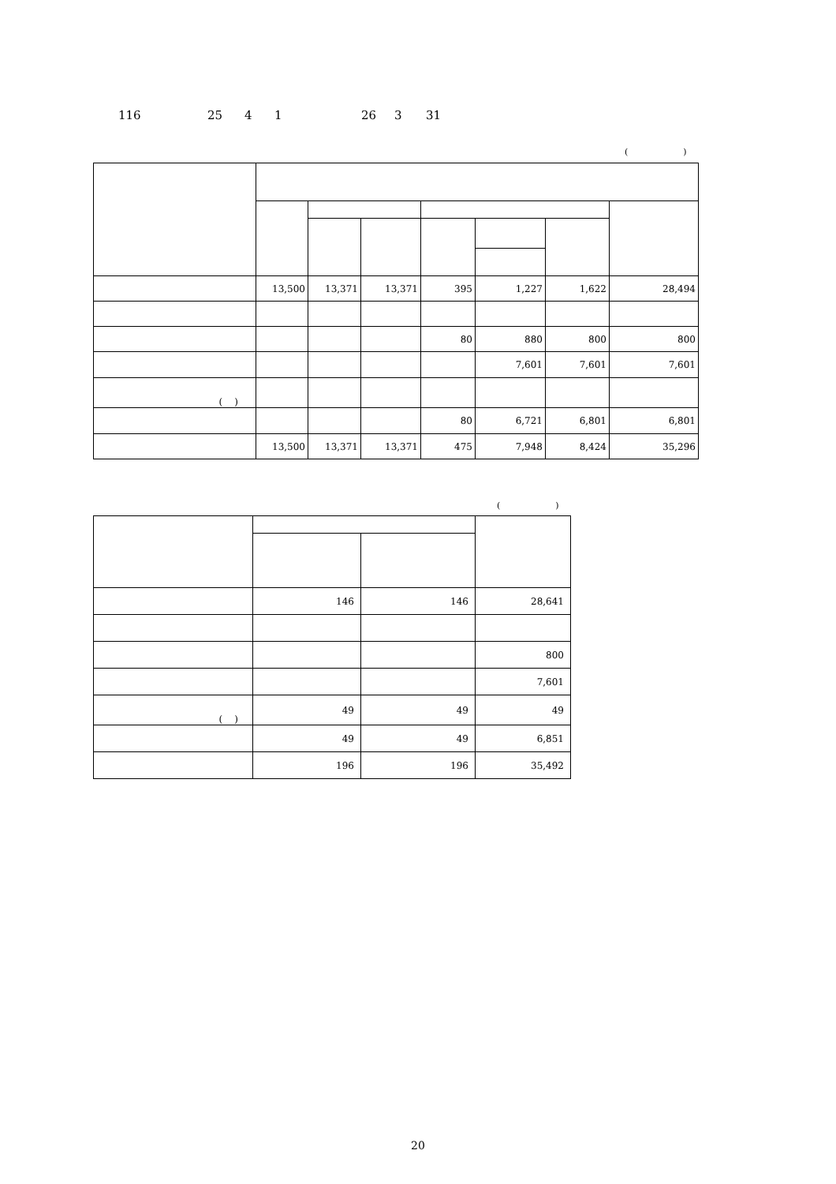116 25 4 1 26 3 31
( )
| | 13,500 | 13,371 | 13,371 | 395 | 1,227 | 1,622 | 28,494 |
| | | | | 80 | 880 | 800 | 800 |
| | | | | | 7,601 | 7,601 | 7,601 |
| ( ) | | | | | | | |
| | | | | 80 | 6,721 | 6,801 | 6,801 |
| | 13,500 | 13,371 | 13,371 | 475 | 7,948 | 8,424 | 35,296 |
( )
| | 146 | 146 | 28,641 |
| | | | 800 |
| | | | 7,601 |
| ( ) | 49 | 49 | 49 |
| | 49 | 49 | 6,851 |
| | 196 | 196 | 35,492 |
20